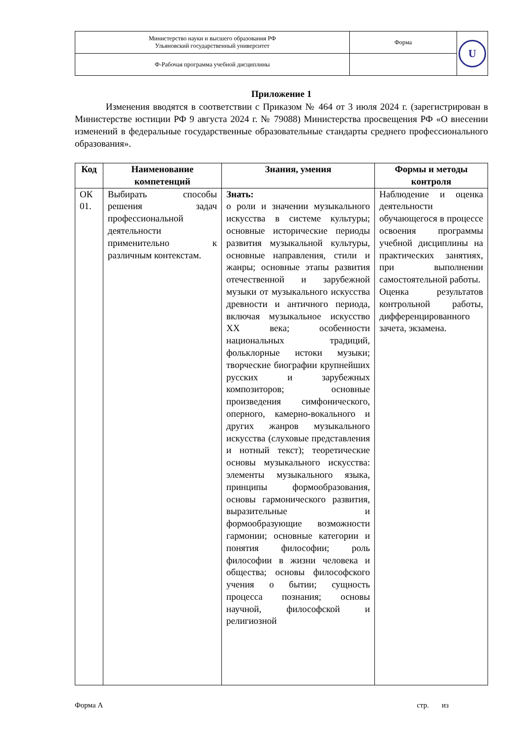| Министерство науки и высшего образования РФ Ульяновский государственный университет | Форма | U |
| Ф-Рабочая программа учебной дисциплины | | |
Приложение 1
Изменения вводятся в соответствии с Приказом № 464 от 3 июля 2024 г. (зарегистрирован в Министерстве юстиции РФ 9 августа 2024 г. № 79088) Министерства просвещения РФ «О внесении изменений в федеральные государственные образовательные стандарты среднего профессионального образования».
| Код | Наименование компетенций | Знания, умения | Формы и методы контроля |
| --- | --- | --- | --- |
| ОК 01. | Выбирать способы решения задач профессиональной деятельности применительно к различным контекстам. | Знать: о роли и значении музыкального искусства в системе культуры; основные исторические периоды развития музыкальной культуры, основные направления, стили и жанры; основные этапы развития отечественной и зарубежной музыки от музыкального искусства древности и античного периода, включая музыкальное искусство XX века; особенности национальных традиций, фольклорные истоки музыки; творческие биографии крупнейших русских и зарубежных композиторов; основные произведения симфонического, оперного, камерно-вокального и других жанров музыкального искусства (слуховые представления и нотный текст); теоретические основы музыкального искусства: элементы музыкального языка, принципы формообразования, основы гармонического развития, выразительные и формообразующие возможности гармонии; основные категории и понятия философии; роль философии в жизни человека и общества; основы философского учения о бытии; сущность процесса познания; основы научной, философской и религиозной | Наблюдение и оценка деятельности обучающегося в процессе освоения программы учебной дисциплины на практических занятиях, при выполнении самостоятельной работы. Оценка результатов контрольной работы, дифференцированного зачета, экзамена. |
Форма А стр. из